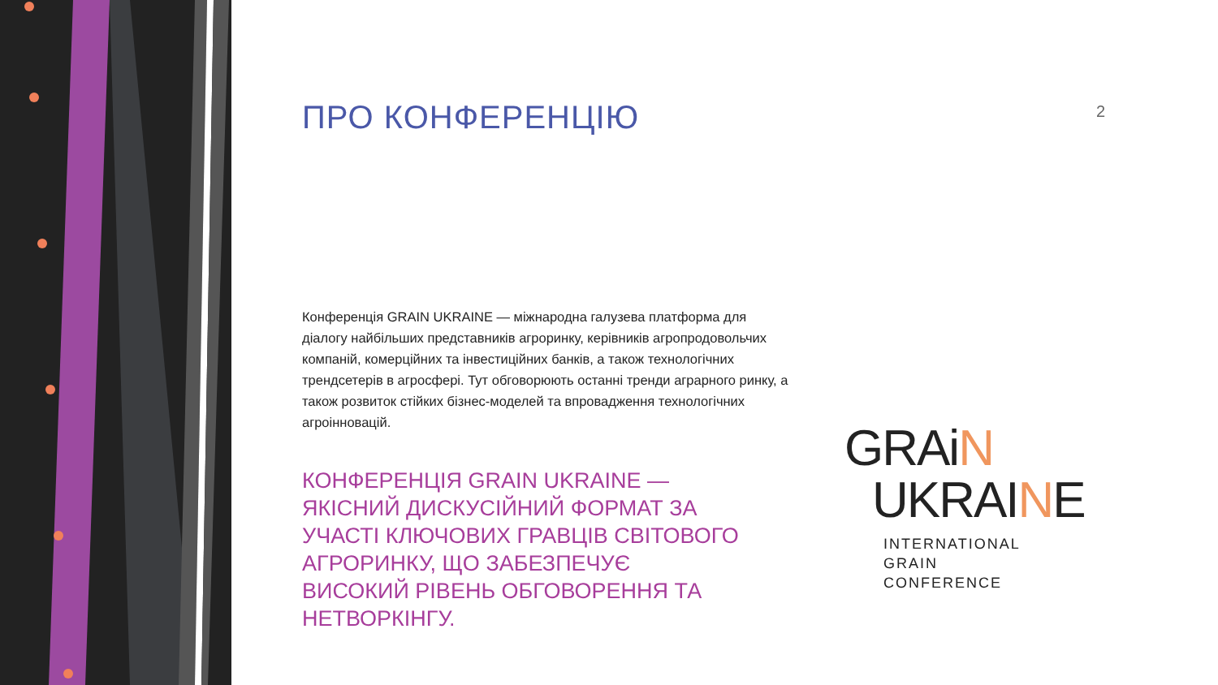ПРО КОНФЕРЕНЦІЮ
Конференція GRAIN UKRAINE — міжнародна галузева платформа для діалогу найбільших представників агроринку, керівників агропродовольчих компаній, комерційних та інвестиційних банків, а також технологічних трендсетерів в агросфері. Тут обговорюють останні тренди аграрного ринку, а також розвиток стійких бізнес-моделей та впровадження технологічних агроінновацій.
КОНФЕРЕНЦІЯ GRAIN UKRAINE — ЯКІСНИЙ ДИСКУСІЙНИЙ ФОРМАТ ЗА УЧАСТІ КЛЮЧОВИХ ГРАВЦІВ СВІТОВОГО АГРОРИНКУ, ЩО ЗАБЕЗПЕЧУЄ ВИСОКИЙ РІВЕНЬ ОБГОВОРЕННЯ ТА НЕТВОРКІНГУ.
2
GRAiN
UKRAINE
INTERNATIONAL
GRAIN
CONFERENCE